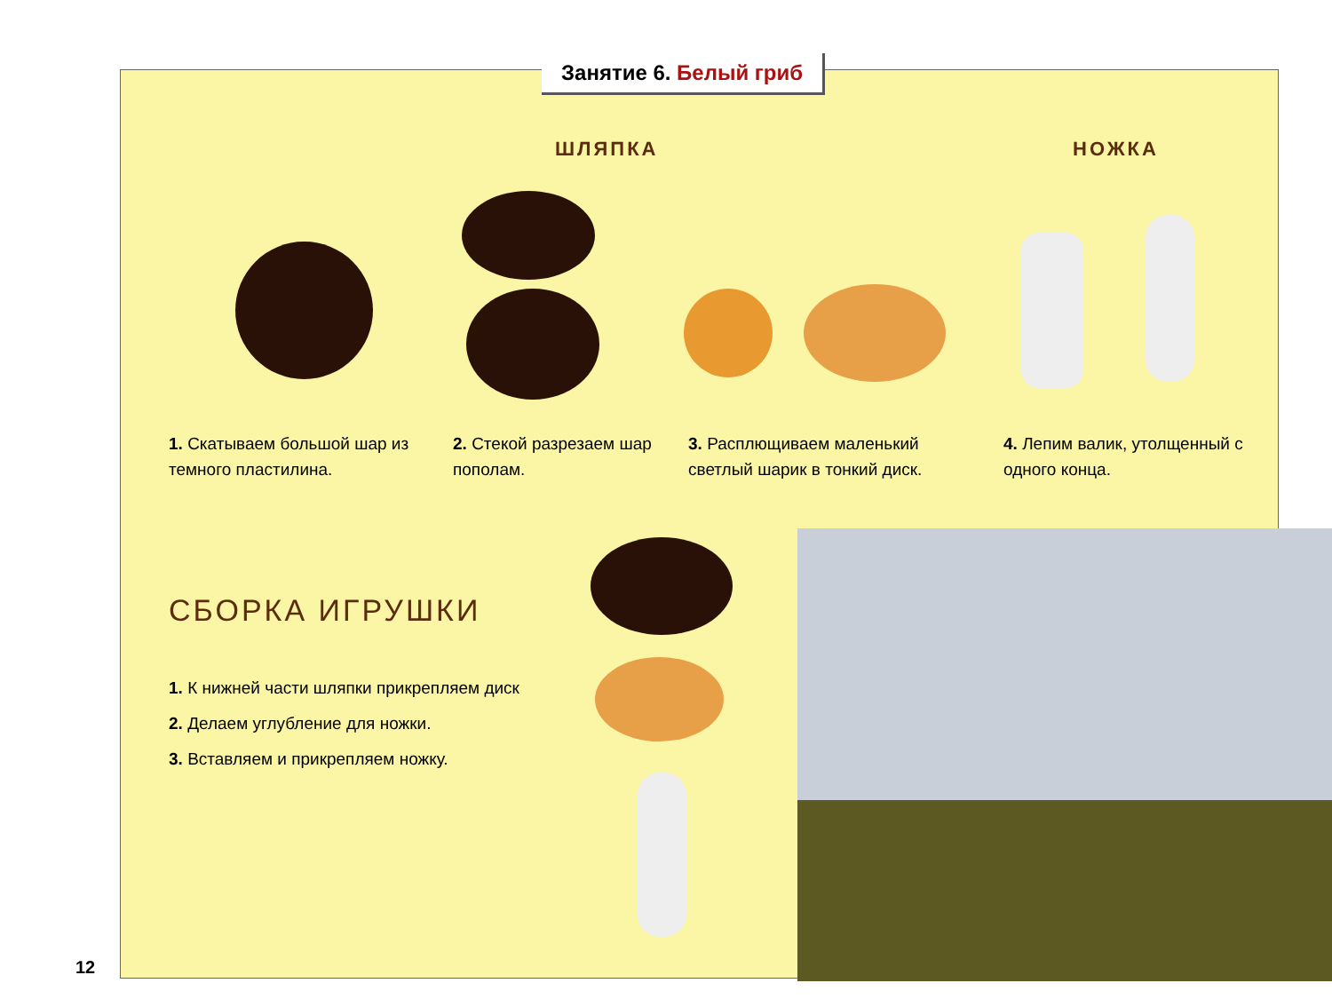Занятие 6. Белый гриб
ШЛЯПКА НОЖКА
1. Скатываем большой шар из темного пластилина.
2. Стекой разрезаем шар пополам.
3. Расплющиваем маленький светлый шарик в тонкий диск.
4. Лепим валик, утолщенный с одного конца.
СБОРКА ИГРУШКИ
1. К нижней части шляпки прикрепляем диск
2. Делаем углубление для ножки.
3. Вставляем и прикрепляем ножку.
12